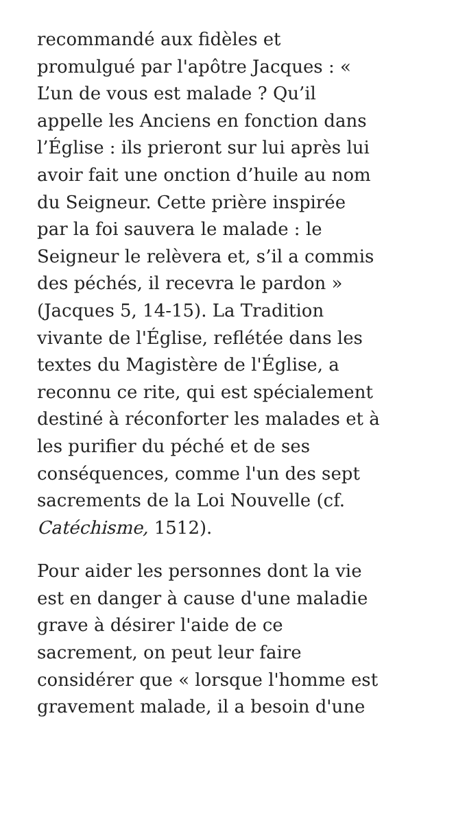recommandé aux fidèles et
promulgué par l'apôtre Jacques : «
L’un de vous est malade ? Qu’il
appelle les Anciens en fonction dans
l’Église : ils prieront sur lui après lui
avoir fait une onction d’huile au nom
du Seigneur. Cette prière inspirée
par la foi sauvera le malade : le
Seigneur le relèvera et, s’il a commis
des péchés, il recevra le pardon »
(Jacques 5, 14-15). La Tradition
vivante de l'Église, reflétée dans les
textes du Magistère de l'Église, a
reconnu ce rite, qui est spécialement
destiné à réconforter les malades et à
les purifier du péché et de ses
conséquences, comme l'un des sept
sacrements de la Loi Nouvelle (cf.
Catéchisme, 1512).
Pour aider les personnes dont la vie
est en danger à cause d'une maladie
grave à désirer l'aide de ce
sacrement, on peut leur faire
considérer que « lorsque l'homme est
gravement malade, il a besoin d'une